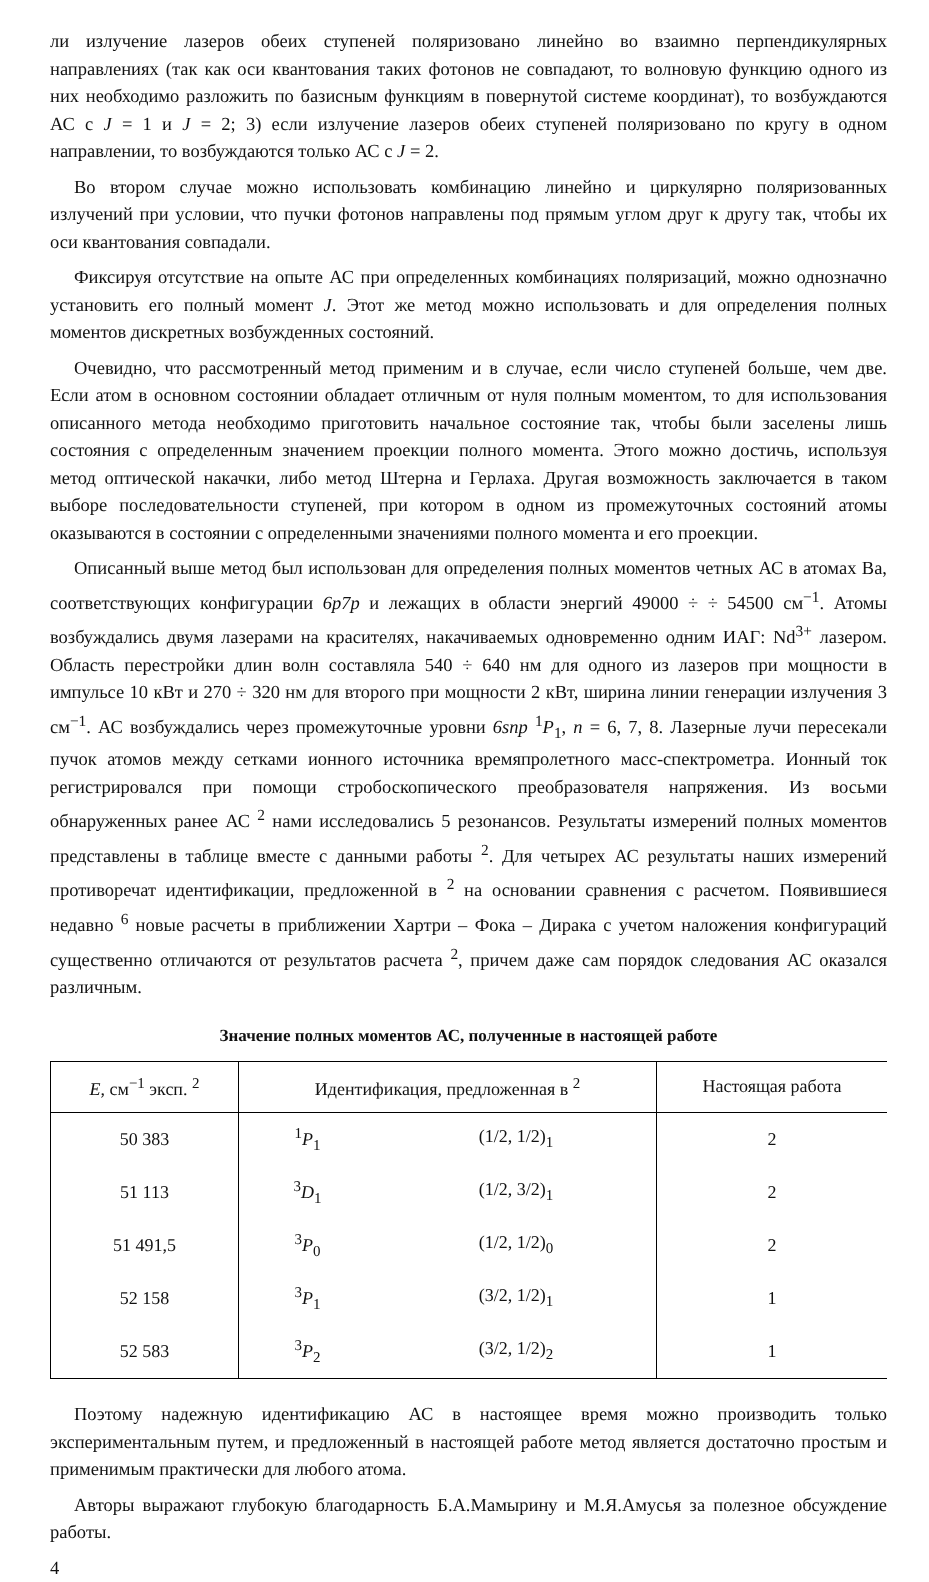ли излучение лазеров обеих ступеней поляризовано линейно во взаимно перпендикулярных направлениях (так как оси квантования таких фотонов не совпадают, то волновую функцию одного из них необходимо разложить по базисным функциям в повернутой системе координат), то возбуждаются АС с J = 1 и J = 2; 3) если излучение лазеров обеих ступеней поляризовано по кругу в одном направлении, то возбуждаются только АС с J = 2.
Во втором случае можно использовать комбинацию линейно и циркулярно поляризованных излучений при условии, что пучки фотонов направлены под прямым углом друг к другу так, чтобы их оси квантования совпадали.
Фиксируя отсутствие на опыте АС при определенных комбинациях поляризаций, можно однозначно установить его полный момент J. Этот же метод можно использовать и для определения полных моментов дискретных возбужденных состояний.
Очевидно, что рассмотренный метод применим и в случае, если число ступеней больше, чем две. Если атом в основном состоянии обладает отличным от нуля полным моментом, то для использования описанного метода необходимо приготовить начальное состояние так, чтобы были заселены лишь состояния с определенным значением проекции полного момента. Этого можно достичь, используя метод оптической накачки, либо метод Штерна и Герлаха. Другая возможность заключается в таком выборе последовательности ступеней, при котором в одном из промежуточных состояний атомы оказываются в состоянии с определенными значениями полного момента и его проекции.
Описанный выше метод был использован для определения полных моментов четных АС в атомах Ba, соответствующих конфигурации 6p7p и лежащих в области энергий 49000 ÷ ÷ 54500 см<sup>−1</sup>. Атомы возбуждались двумя лазерами на красителях, накачиваемых одновременно одним ИАГ: Nd<sup>3+</sup> лазером. Область перестройки длин волн составляла 540 ÷ 640 нм для одного из лазеров при мощности в импульсе 10 кВт и 270 ÷ 320 нм для второго при мощности 2 кВт, ширина линии генерации излучения 3 см<sup>−1</sup>. АС возбуждались через промежуточные уровни 6snp <sup>1</sup>P<sub>1</sub>, n = 6, 7, 8. Лазерные лучи пересекали пучок атомов между сетками ионного источника времяпролетного масс-спектрометра. Ионный ток регистрировался при помощи стробоскопического преобразователя напряжения. Из восьми обнаруженных ранее АС <sup>2</sup> нами исследовались 5 резонансов. Результаты измерений полных моментов представлены в таблице вместе с данными работы <sup>2</sup>. Для четырех АС результаты наших измерений противоречат идентификации, предложенной в <sup>2</sup> на основании сравнения с расчетом. Появившиеся недавно <sup>6</sup> новые расчеты в приближении Хартри – Фока – Дирака с учетом наложения конфигураций существенно отличаются от результатов расчета <sup>2</sup>, причем даже сам порядок следования АС оказался различным.
Значение полных моментов АС, полученные в настоящей работе
| E , см<sup>−1</sup> эксп. <sup>2</sup> | Идентификация, предложенная в <sup>2</sup> | | Настоящая работа |
| --- | --- | --- | --- |
| 50 383 | <sup>1</sup> P<sub>1</sub> | (1/2, 1/2)<sub>1</sub> | 2 |
| 51 113 | <sup>3</sup> D<sub>1</sub> | (1/2, 3/2)<sub>1</sub> | 2 |
| 51 491,5 | <sup>3</sup> P<sub>0</sub> | (1/2, 1/2)<sub>0</sub> | 2 |
| 52 158 | <sup>3</sup> P<sub>1</sub> | (3/2, 1/2)<sub>1</sub> | 1 |
| 52 583 | <sup>3</sup> P<sub>2</sub> | (3/2, 1/2)<sub>2</sub> | 1 |
Поэтому надежную идентификацию АС в настоящее время можно производить только экспериментальным путем, и предложенный в настоящей работе метод является достаточно простым и применимым практически для любого атома.
Авторы выражают глубокую благодарность Б.А.Мамырину и М.Я.Амусья за полезное обсуждение работы.
4